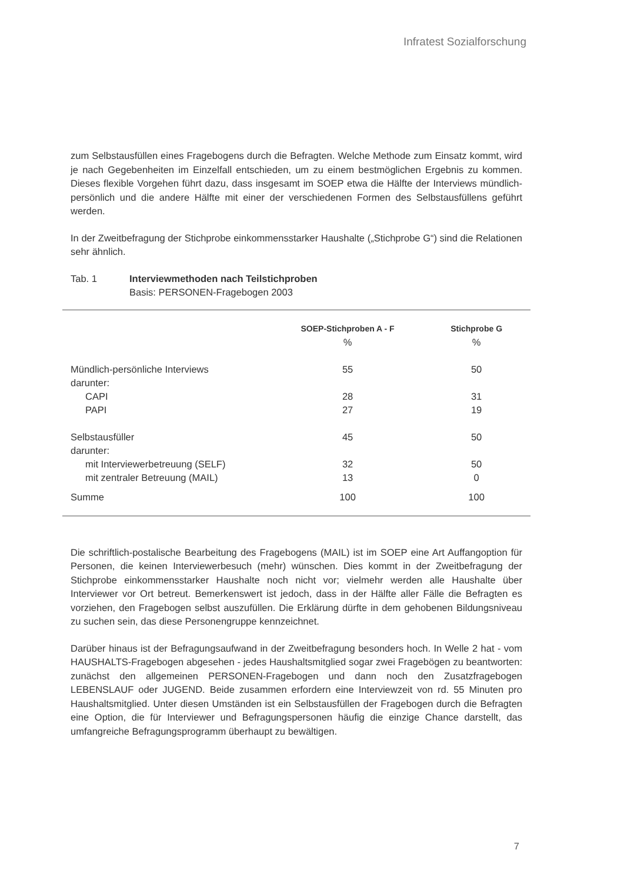Infratest Sozialforschung
zum Selbstausfüllen eines Fragebogens durch die Befragten. Welche Methode zum Einsatz kommt, wird je nach Gegebenheiten im Einzelfall entschieden, um zu einem bestmöglichen Ergebnis zu kommen. Dieses flexible Vorgehen führt dazu, dass insgesamt im SOEP etwa die Hälfte der Interviews mündlich-persönlich und die andere Hälfte mit einer der verschiedenen Formen des Selbstausfüllens geführt werden.
In der Zweitbefragung der Stichprobe einkommensstarker Haushalte („Stichprobe G“) sind die Relationen sehr ähnlich.
Tab. 1 Interviewmethoden nach Teilstichproben
Basis: PERSONEN-Fragebogen 2003
| | SOEP-Stichproben A - F | Stichprobe G |
| --- | --- | --- |
| | % | % |
| Mündlich-persönliche Interviews | 55 | 50 |
| darunter: | | |
| CAPI | 28 | 31 |
| PAPI | 27 | 19 |
| Selbstausfüller | 45 | 50 |
| darunter: | | |
| mit Interviewerbetreuung (SELF) | 32 | 50 |
| mit zentraler Betreuung (MAIL) | 13 | 0 |
| Summe | 100 | 100 |
Die schriftlich-postalische Bearbeitung des Fragebogens (MAIL) ist im SOEP eine Art Auffangoption für Personen, die keinen Interviewerbesuch (mehr) wünschen. Dies kommt in der Zweitbefragung der Stichprobe einkommensstarker Haushalte noch nicht vor; vielmehr werden alle Haushalte über Interviewer vor Ort betreut. Bemerkenswert ist jedoch, dass in der Hälfte aller Fälle die Befragten es vorziehen, den Fragebogen selbst auszufüllen. Die Erklärung dürfte in dem gehobenen Bildungsniveau zu suchen sein, das diese Personengruppe kennzeichnet.
Darüber hinaus ist der Befragungsaufwand in der Zweitbefragung besonders hoch. In Welle 2 hat - vom HAUSHALTS-Fragebogen abgesehen - jedes Haushaltsmitglied sogar zwei Fragebögen zu beantworten: zunächst den allgemeinen PERSONEN-Fragebogen und dann noch den Zusatzfragebogen LEBENSLAUF oder JUGEND. Beide zusammen erfordern eine Interviewzeit von rd. 55 Minuten pro Haushaltsmitglied. Unter diesen Umständen ist ein Selbstausfüllen der Fragebogen durch die Befragten eine Option, die für Interviewer und Befragungspersonen häufig die einzige Chance darstellt, das umfangreiche Befragungsprogramm überhaupt zu bewältigen.
7